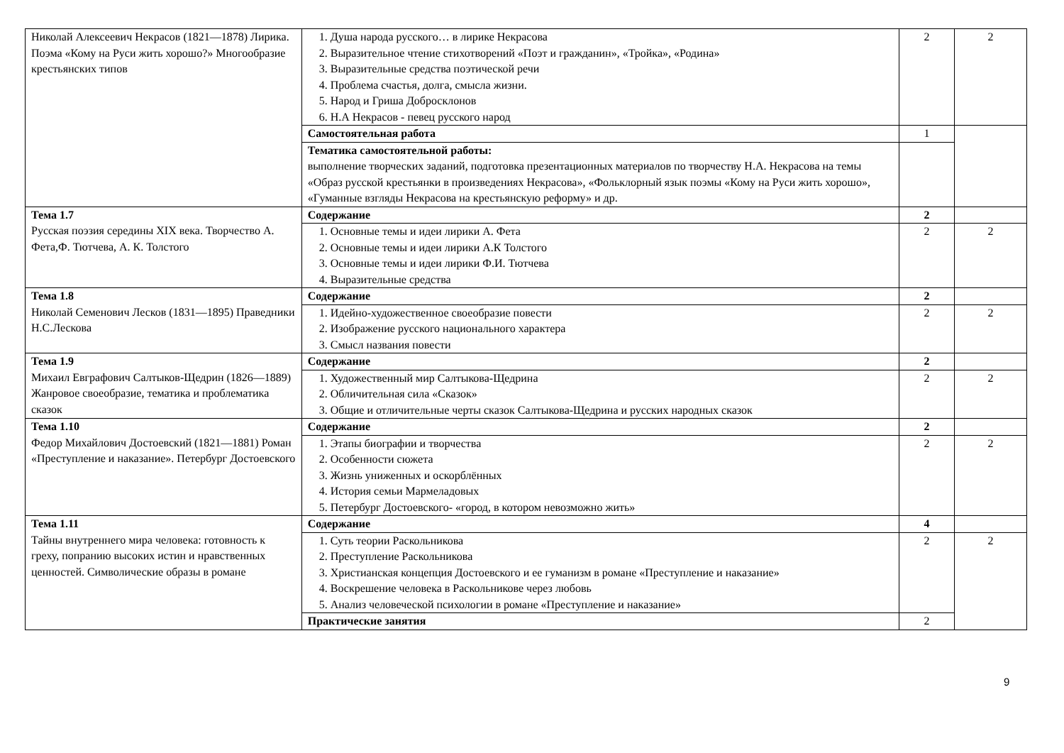| Николай Алексеевич Некрасов (1821—1878) Лирика. Поэма «Кому на Руси жить хорошо?» Многообразие крестьянских типов | 1. Душа народа русского… в лирике Некрасова 2. Выразительное чтение стихотворений «Поэт и гражданин», «Тройка», «Родина» 3. Выразительные средства поэтической речи 4. Проблема счастья, долга, смысла жизни. 5. Народ и Гриша Добросклонов 6. Н.А Некрасов - певец русского народ | 2 | 2 |
| | Самостоятельная работа | 1 | |
| | Тематика самостоятельной работы: выполнение творческих заданий, подготовка презентационных материалов по творчеству Н.А. Некрасова на темы «Образ русской крестьянки в произведениях Некрасова», «Фольклорный язык поэмы «Кому на Руси жить хорошо», «Гуманные взгляды Некрасова на крестьянскую реформу» и др. | | |
| Тема 1.7 Русская поэзия середины XIX века. Творчество А. Фета,Ф. Тютчева, А. К. Толстого | Содержание | 2 | |
| | 1. Основные темы и идеи лирики А. Фета 2. Основные темы и идеи лирики А.К Толстого 3. Основные темы и идеи лирики Ф.И. Тютчева 4. Выразительные средства | 2 | 2 |
| Тема 1.8 Николай Семенович Лесков (1831—1895) Праведники Н.С.Лескова | Содержание | 2 | |
| | 1. Идейно-художественное своеобразие повести 2. Изображение русского национального характера 3. Смысл названия повести | 2 | 2 |
| Тема 1.9 Михаил Евграфович Салтыков-Щедрин (1826—1889) Жанровое своеобразие, тематика и проблематика сказок | Содержание | 2 | |
| | 1. Художественный мир Салтыкова-Щедрина 2. Обличительная сила «Сказок» 3. Общие и отличительные черты сказок Салтыкова-Щедрина и русских народных сказок | 2 | 2 |
| Тема 1.10 Федор Михайлович Достоевский (1821—1881) Роман «Преступление и наказание». Петербург Достоевского | Содержание | 2 | |
| | 1. Этапы биографии и творчества 2. Особенности сюжета 3. Жизнь униженных и оскорблённых 4. История семьи Мармеладовых 5. Петербург Достоевского- «город, в котором невозможно жить» | 2 | 2 |
| Тема 1.11 Тайны внутреннего мира человека: готовность к греху, попранию высоких истин и нравственных ценностей. Символические образы в романе | Содержание | 4 | |
| | 1. Суть теории Раскольникова 2. Преступление Раскольникова 3. Христианская концепция Достоевского и ее гуманизм в романе «Преступление и наказание» 4. Воскрешение человека в Раскольникове через любовь 5. Анализ человеческой психологии в романе «Преступление и наказание» | 2 | 2 |
| | Практические занятия | 2 | |
9